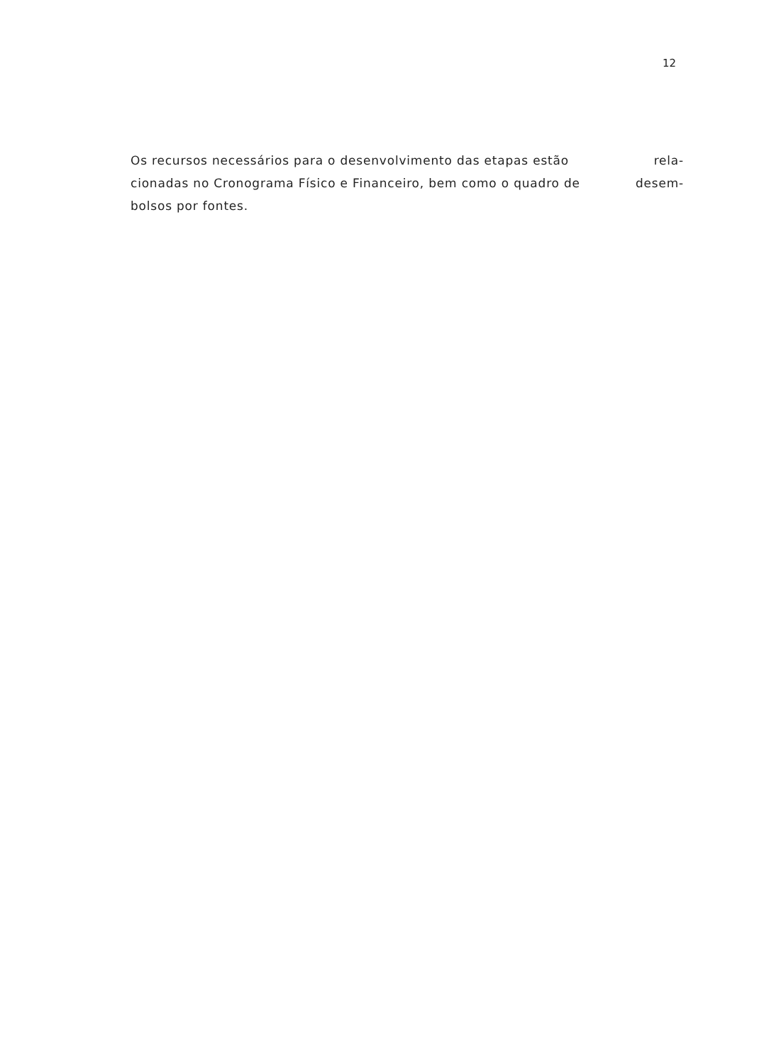12
Os recursos necessários para o desenvolvimento das etapas estão rela-
cionadas no Cronograma Físico e Financeiro, bem como o quadro de desem-
bolsos por fontes.